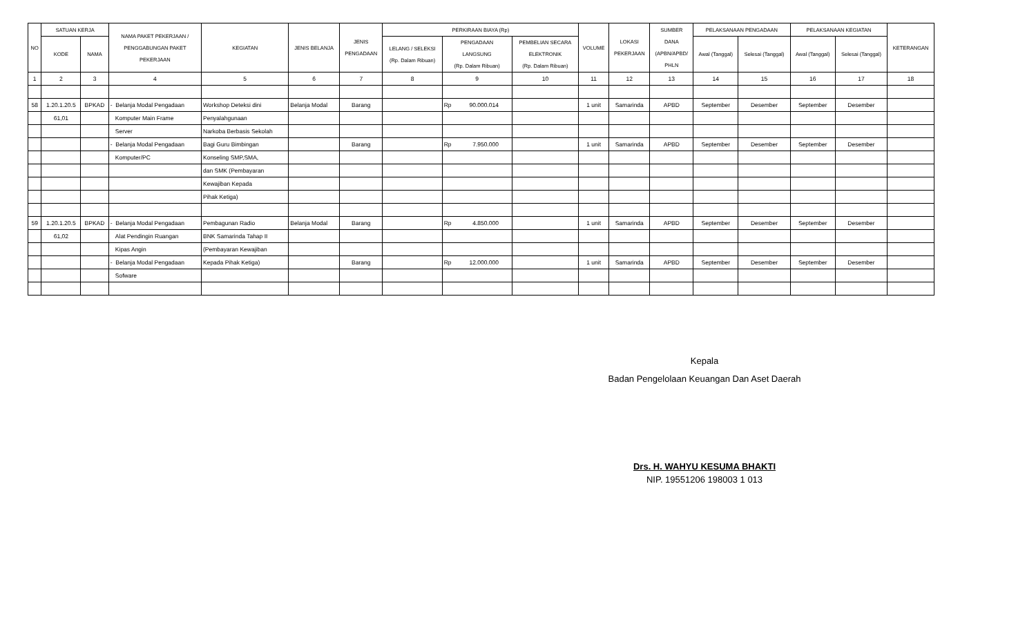| NO | SATUAN KERJA | | NAMA PAKET PEKERJAAN / PENGGABUNGAN PAKET PEKERJAAN | KEGIATAN | JENIS BELANJA | JENIS PENGADAAN | PERKIRAAN BIAYA (Rp) | | | VOLUME | LOKASI PEKERJAAN | SUMBER DANA (APBN/APBD/ PHLN | PELAKSANAAN PENGADAAN | | PELAKSANAAN KEGIATAN | | KETERANGAN |
| --- | --- | --- | --- | --- | --- | --- | --- | --- | --- | --- | --- | --- | --- | --- | --- | --- | --- |
| | KODE | NAMA | | | | | LELANG / SELEKSI (Rp. Dalam Ribuan) | PENGADAAN LANGSUNG (Rp. Dalam Ribuan) | PEMBELIAN SECARA ELEKTRONIK (Rp. Dalam Ribuan) | | | | Awal (Tanggal) | Selesai (Tanggal) | Awal (Tanggal) | Selesai (Tanggal) | |
| 1 | 2 | 3 | 4 | 5 | 6 | 7 | 8 | 9 | 10 | 11 | 12 | 13 | 14 | 15 | 16 | 17 | 18 |
| 58 | 1.20.1.20.5 | BPKAD | - Belanja Modal Pengadaan | Workshop Deteksi dini | Belanja Modal | Barang | | Rp 90.000.014 | | 1 unit | Samarinda | APBD | September | Desember | September | Desember | |
| | 61,01 | | Komputer Main Frame | Penyalahgunaan | | | | | | | | | | | | | |
| | | | Server | Narkoba Berbasis Sekolah | | | | | | | | | | | | | |
| | | | - Belanja Modal Pengadaan | Bagi Guru Bimbingan | | Barang | | Rp 7.950.000 | | 1 unit | Samarinda | APBD | September | Desember | September | Desember | |
| | | | Komputer/PC | Konseling SMP,SMA, | | | | | | | | | | | | | |
| | | | | dan SMK (Pembayaran | | | | | | | | | | | | | |
| | | | | Kewajiban Kepada | | | | | | | | | | | | | |
| | | | | Pihak Ketiga) | | | | | | | | | | | | | |
| 59 | 1.20.1.20.5 | BPKAD | - Belanja Modal Pengadaan | Pembagunan Radio | Belanja Modal | Barang | | Rp 4.850.000 | | 1 unit | Samarinda | APBD | September | Desember | September | Desember | |
| | 61,02 | | Alat Pendingin Ruangan | BNK Samarinda Tahap II | | | | | | | | | | | | | |
| | | | Kipas Angin | (Pembayaran Kewajiban | | | | | | | | | | | | | |
| | | | - Belanja Modal Pengadaan | Kepada Pihak Ketiga) | | Barang | | Rp 12.000.000 | | 1 unit | Samarinda | APBD | September | Desember | September | Desember | |
| | | | Sofware | | | | | | | | | | | | | | |
Kepala
Badan Pengelolaan Keuangan Dan Aset Daerah
Drs. H. WAHYU KESUMA BHAKTI
NIP. 19551206 198003 1 013